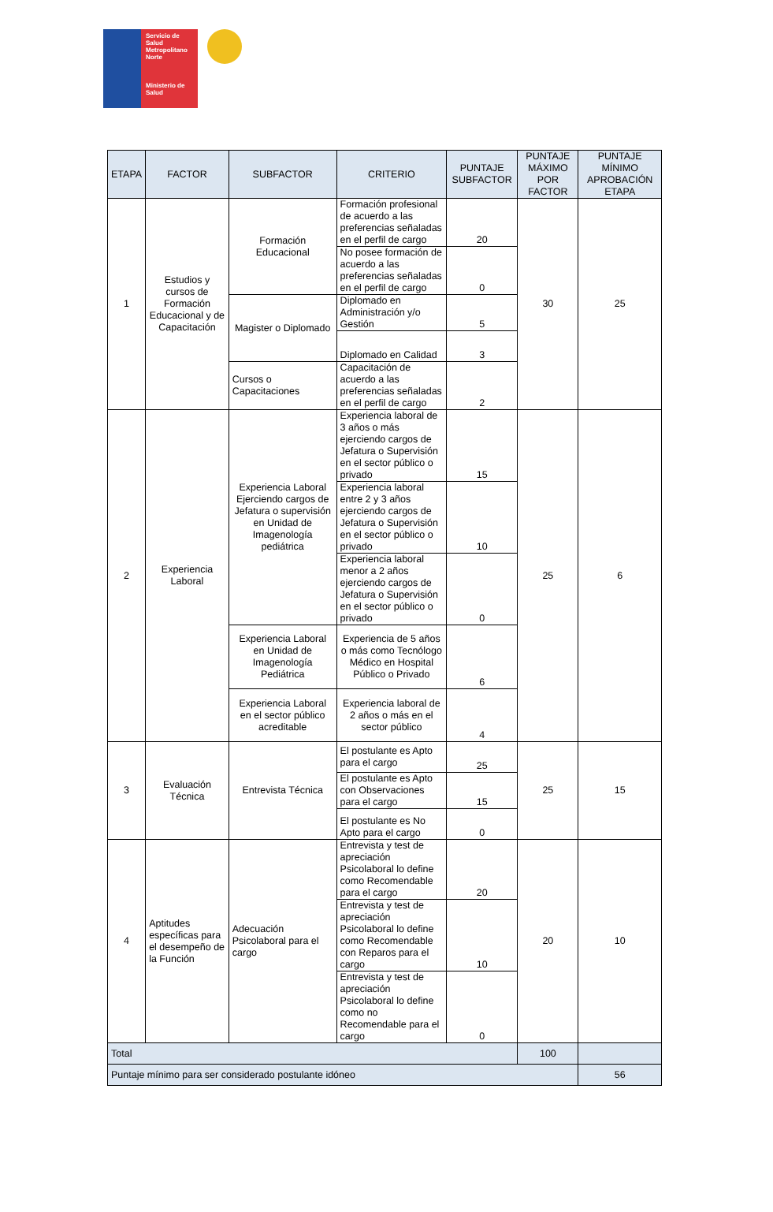Servicio de
Salud
Metropolitano
Norte
Ministerio de
Salud
| ETAPA | FACTOR | SUBFACTOR | CRITERIO | PUNTAJE SUBFACTOR | PUNTAJE MÁXIMO POR FACTOR | PUNTAJE MÍNIMO APROBACIÓN ETAPA |
| --- | --- | --- | --- | --- | --- | --- |
| 1 | Estudios y cursos de Formación Educacional y de Capacitación | Formación Educacional | Formación profesional de acuerdo a las preferencias señaladas en el perfil de cargo | 20 | 30 | 25 |
| | | | No posee formación de acuerdo a las preferencias señaladas en el perfil de cargo | 0 | | |
| | | Magister o Diplomado | Diplomado en Administración y/o Gestión | 5 | | |
| | | | Diplomado en Calidad | 3 | | |
| | | Cursos o Capacitaciones | Capacitación de acuerdo a las preferencias señaladas en el perfil de cargo | 2 | | |
| 2 | Experiencia Laboral | Experiencia Laboral Ejerciendo cargos de Jefatura o supervisión en Unidad de Imagenología pediátrica | Experiencia laboral de 3 años o más ejerciendo cargos de Jefatura o Supervisión en el sector público o privado | 15 | 25 | 6 |
| | | | Experiencia laboral entre 2 y 3 años ejerciendo cargos de Jefatura o Supervisión en el sector público o privado | 10 | | |
| | | | Experiencia laboral menor a 2 años ejerciendo cargos de Jefatura o Supervisión en el sector público o privado | 0 | | |
| | | Experiencia Laboral en Unidad de Imagenología Pediátrica | Experiencia de 5 años o más como Tecnólogo Médico en Hospital Público o Privado | 6 | | |
| | | Experiencia Laboral en el sector público acreditable | Experiencia laboral de 2 años o más en el sector público | 4 | | |
| 3 | Evaluación Técnica | Entrevista Técnica | El postulante es Apto para el cargo | 25 | 25 | 15 |
| | | | El postulante es Apto con Observaciones para el cargo | 15 | | |
| | | | El postulante es No Apto para el cargo | 0 | | |
| 4 | Aptitudes específicas para el desempeño de la Función | Adecuación Psicolaboral para el cargo | Entrevista y test de apreciación Psicolaboral lo define como Recomendable para el cargo | 20 | 20 | 10 |
| | | | Entrevista y test de apreciación Psicolaboral lo define como Recomendable con Reparos para el cargo | 10 | | |
| | | | Entrevista y test de apreciación Psicolaboral lo define como no Recomendable para el cargo | 0 | | |
| Total | | | | | 100 | |
| Puntaje mínimo para ser considerado postulante idóneo | | | | | | 56 |